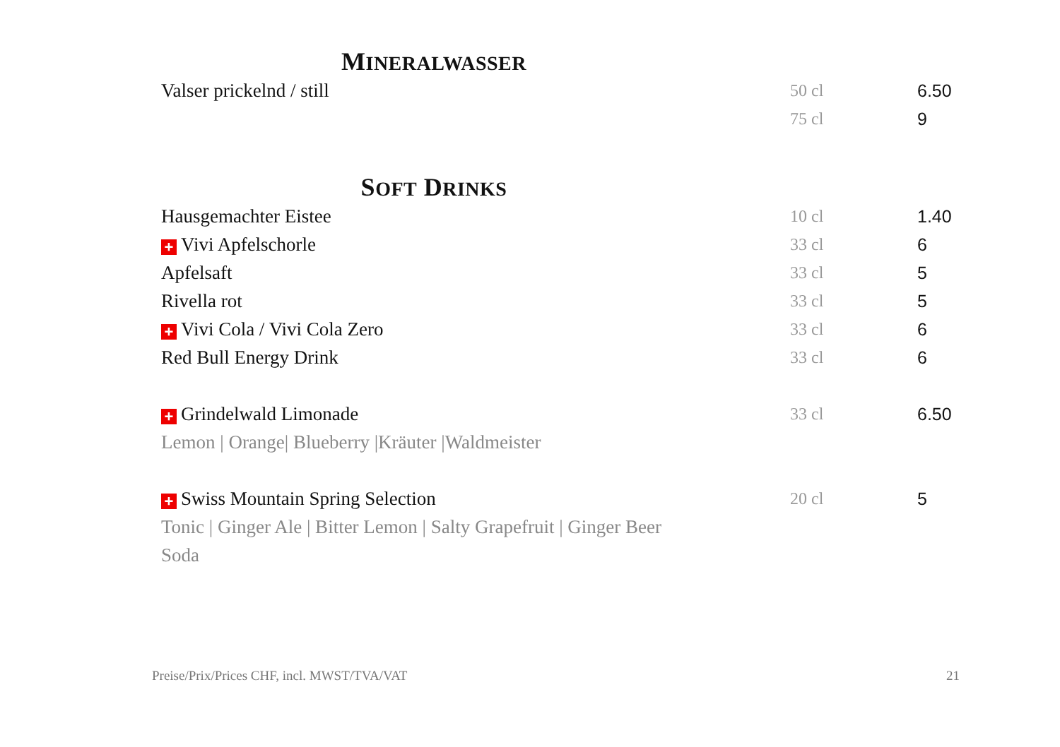MINERALWASSER
| Valser prickelnd / still | 50 cl | 6.50 |
| | 75 cl | 9 |
SOFT DRINKS
| Hausgemachter Eistee | 10 cl | 1.40 |
| + Vivi Apfelschorle | 33 cl | 6 |
| Apfelsaft | 33 cl | 5 |
| Rivella rot | 33 cl | 5 |
| + Vivi Cola / Vivi Cola Zero | 33 cl | 6 |
| Red Bull Energy Drink | 33 cl | 6 |
| + Grindelwald Limonade | 33 cl | 6.50 |
| Lemon / Orange/ Blueberry /Kräuter /Waldmeister | | |
| + Swiss Mountain Spring Selection | 20 cl | 5 |
| Tonic / Ginger Ale / Bitter Lemon / Salty Grapefruit / Ginger Beer | | |
| Soda | | |
Preise/Prix/Prices CHF, incl. MWST/TVA/VAT 21